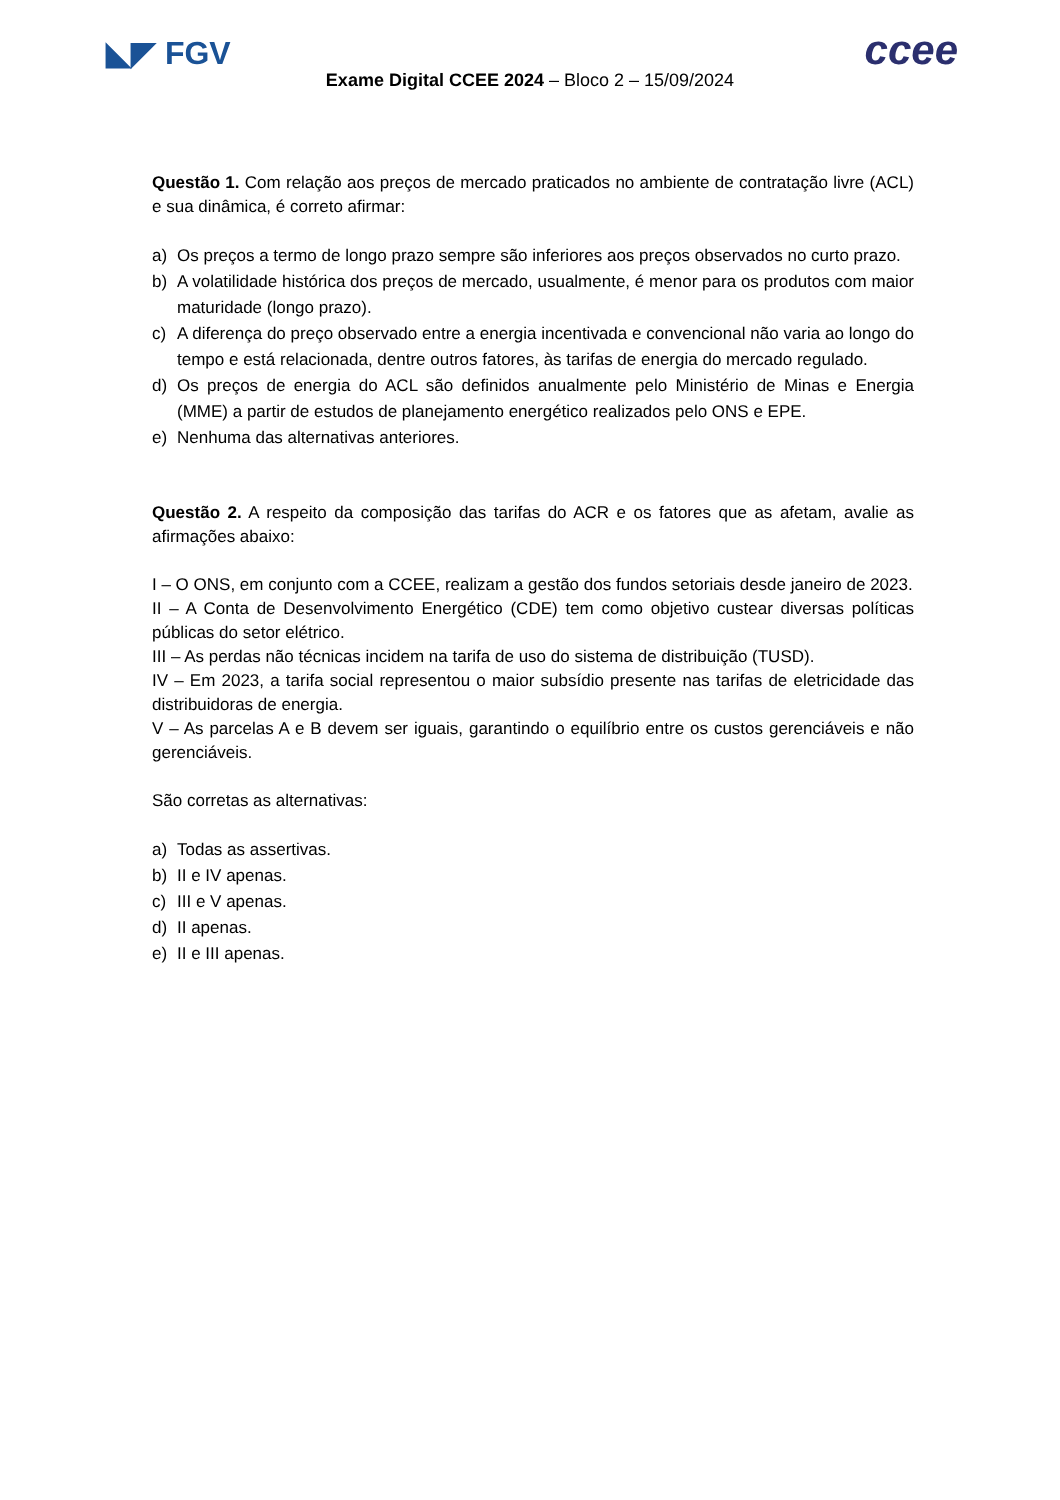◣◤ FGV ccee
Exame Digital CCEE 2024 – Bloco 2 – 15/09/2024
Questão 1. Com relação aos preços de mercado praticados no ambiente de contratação livre (ACL) e sua dinâmica, é correto afirmar:
a) Os preços a termo de longo prazo sempre são inferiores aos preços observados no curto prazo.
b) A volatilidade histórica dos preços de mercado, usualmente, é menor para os produtos com maior maturidade (longo prazo).
c) A diferença do preço observado entre a energia incentivada e convencional não varia ao longo do tempo e está relacionada, dentre outros fatores, às tarifas de energia do mercado regulado.
d) Os preços de energia do ACL são definidos anualmente pelo Ministério de Minas e Energia (MME) a partir de estudos de planejamento energético realizados pelo ONS e EPE.
e) Nenhuma das alternativas anteriores.
Questão 2. A respeito da composição das tarifas do ACR e os fatores que as afetam, avalie as afirmações abaixo:
I – O ONS, em conjunto com a CCEE, realizam a gestão dos fundos setoriais desde janeiro de 2023.
II – A Conta de Desenvolvimento Energético (CDE) tem como objetivo custear diversas políticas públicas do setor elétrico.
III – As perdas não técnicas incidem na tarifa de uso do sistema de distribuição (TUSD).
IV – Em 2023, a tarifa social representou o maior subsídio presente nas tarifas de eletricidade das distribuidoras de energia.
V – As parcelas A e B devem ser iguais, garantindo o equilíbrio entre os custos gerenciáveis e não gerenciáveis.
São corretas as alternativas:
a) Todas as assertivas.
b) II e IV apenas.
c) III e V apenas.
d) II apenas.
e) II e III apenas.